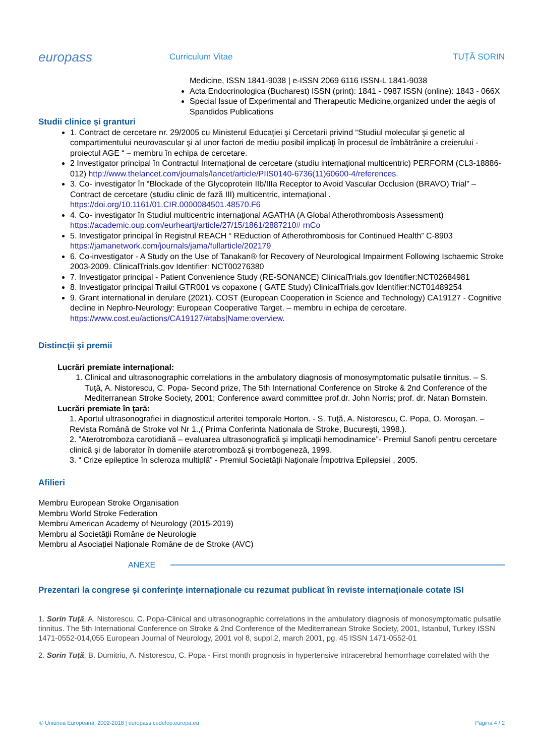europass
Curriculum Vitae TUȚĂ SORIN
Medicine, ISSN 1841-9038 | e-ISSN 2069 6116 ISSN-L 1841-9038
Acta Endocrinologica (Bucharest) ISSN (print): 1841 - 0987 ISSN (online): 1843 - 066X
Special Issue of Experimental and Therapeutic Medicine,organized under the aegis of Spandidos Publications
Studii clinice și granturi
1. Contract de cercetare nr. 29/2005 cu Ministerul Educaţiei şi Cercetarii privind “Studiul molecular şi genetic al compartimentului neurovascular şi al unor factori de mediu posibil implicaţi în procesul de îmbătrânire a creierului - proiectul AGE “ – membru în echipa de cercetare.
2 Investigator principal în Contractul Internaţional de cercetare (studiu internaţional multicentric) PERFORM (CL3-18886-012) http://www.thelancet.com/journals/lancet/article/PIIS0140-6736(11)60600-4/references.
3. Co- investigator în “Blockade of the Glycoprotein IIb/IIIa Receptor to Avoid Vascular Occlusion (BRAVO) Trial” – Contract de cercetare (studiu clinic de fază III) multicentric, internaţional . https://doi.org/10.1161/01.CIR.0000084501.48570.F6
4. Co- investigator în Studiul multicentric internaţional AGATHA (A Global Atherothrombosis Assessment) https://academic.oup.com/eurheartj/article/27/15/1861/2887210# rnCo
5. Investigator principal în Registrul REACH “ REduction of Atherothrombosis for Continued Health” C-8903 https://jamanetwork.com/journals/jama/fullarticle/202179
6. Co-investigator - A Study on the Use of Tanakan® for Recovery of Neurological Impairment Following Ischaemic Stroke 2003-2009. ClinicalTrials.gov Identifier: NCT00276380
7. Investigator principal - Patient Convenience Study (RE-SONANCE) ClinicalTrials.gov Identifier:NCT02684981
8. Investigator principal Trailul GTR001 vs copaxone ( GATE Study) ClinicalTrials.gov Identifier:NCT01489254
9. Grant international in derulare (2021). COST (European Cooperation in Science and Technology) CA19127 - Cognitive decline in Nephro-Neurology: European Cooperative Target. – membru in echipa de cercetare. https://www.cost.eu/actions/CA19127/#tabs|Name:overview.
Distincţii şi premii
Lucrări premiate internațional:
1. Clinical and ultrasonographic correlations in the ambulatory diagnosis of monosymptomatic pulsatile tinnitus. – S. Tuţă, A. Nistorescu, C. Popa- Second prize, The 5th International Conference on Stroke & 2nd Conference of the Mediterranean Stroke Society, 2001; Conference award committee prof.dr. John Norris; prof. dr. Natan Bornstein.
Lucrări premiate în ţară:
1. Aportul ultrasonografiei in diagnosticul arteritei temporale Horton. - S. Tuţă, A. Nistorescu, C. Popa, O. Moroşan. – Revista Română de Stroke vol Nr 1.,( Prima Conferinta Nationala de Stroke, Bucureşti, 1998.).
2. ”Aterotromboza carotidiană – evaluarea ultrasonografică şi implicaţii hemodinamice”- Premiul Sanofi pentru cercetare clinică şi de laborator în domeniile aterotromboză şi trombogeneză, 1999.
3. “ Crize epileptice în scleroza multiplă” - Premiul Societăţii Naţionale Împotriva Epilepsiei , 2005.
Afilieri
Membru European Stroke Organisation
Membru World Stroke Federation
Membru American Academy of Neurology (2015-2019)
Membru al Societăţii Române de Neurologie
Membru al Asociației Naționale Române de de Stroke (AVC)
ANEXE
Prezentari la congrese și conferințe internaționale cu rezumat publicat în reviste internaționale cotate ISI
1. Sorin Tuţă, A. Nistorescu, C. Popa-Clinical and ultrasonographic correlations in the ambulatory diagnosis of monosymptomatic pulsatile tinnitus. The 5th International Conference on Stroke & 2nd Conference of the Mediterranean Stroke Society, 2001, Istanbul, Turkey ISSN 1471-0552-014,055 European Journal of Neurology, 2001 vol 8, suppl.2, march 2001, pg. 45 ISSN 1471-0552-01
2. Sorin Tuţă, B. Dumitriu, A. Nistorescu, C. Popa - First month prognosis in hypertensive intracerebral hemorrhage correlated with the
© Uniunea Europeană, 2002-2018 | europass.cedefop.europa.eu Pagina 4 / 2